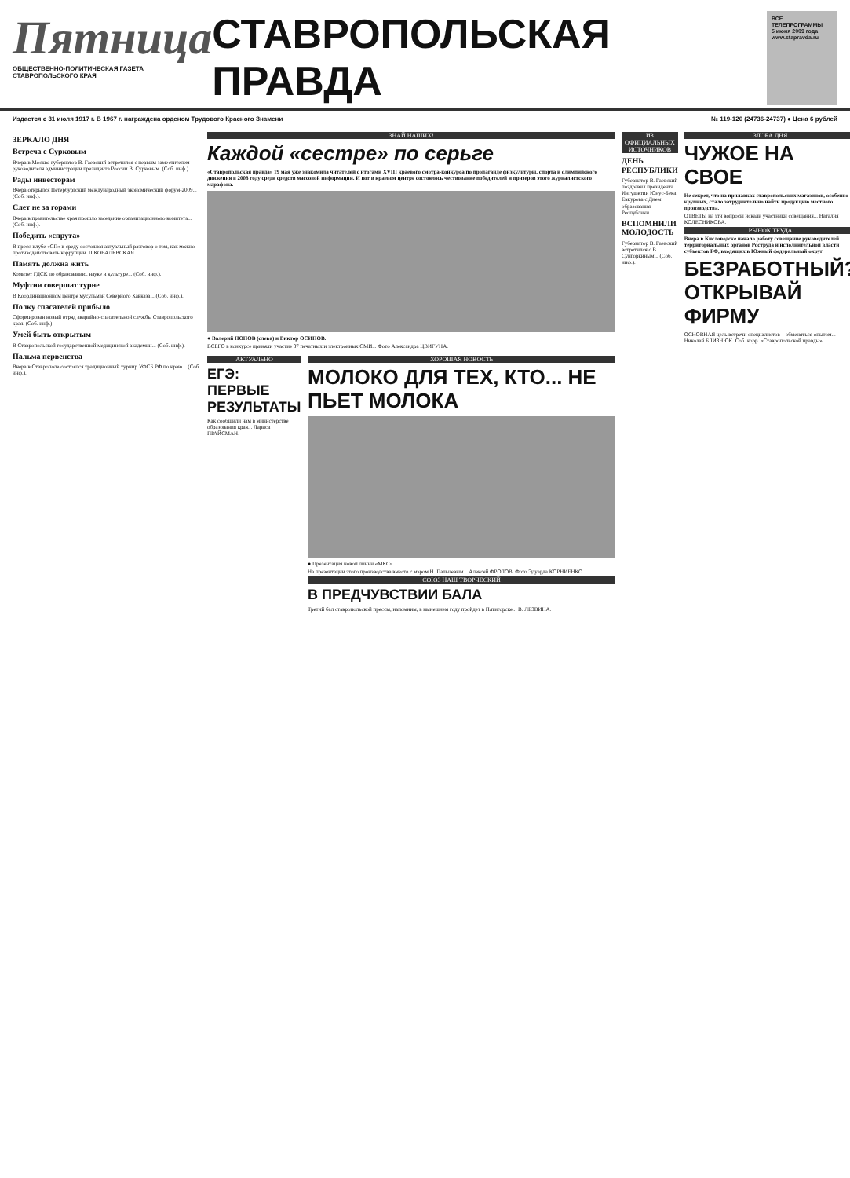Пятница
ОБЩЕСТВЕННО-ПОЛИТИЧЕСКАЯ ГАЗЕТА
СТАВРОПОЛЬСКОГО КРАЯ
СТАВРОПОЛЬСКАЯ ПРАВДА
ВСЕ ТЕЛЕПРОГРАММЫ
5 июня 2009 года
www.stapravda.ru
Издается с 31 июля 1917 г. В 1967 г. награждена орденом Трудового Красного Знамени № 119-120 (24736-24737) ● Цена 6 рублей
ЗЕРКАЛО ДНЯ
Встреча с Сурковым
Вчера в Москве губернатор В. Гаевский встретился с первым заместителем руководителя администрации президента России В. Сурковым. (Соб. инф.).
Рады инвесторам
Вчера открылся Петербургский международный экономический форум-2009... (Соб. инф.).
Слет не за горами
Вчера в правительстве края прошло заседание организационного комитета... (Соб. инф.).
Победить «спрута»
В пресс-клубе «СП» в среду состоялся актуальный разговор о том, как можно противодействовать коррупции. Л.КОВАЛЕВСКАЯ.
Память должна жить
Комитет ГДСК по образованию, науке и культуре... (Соб. инф.).
Муфтии совершат турне
В Координационном центре мусульман Северного Кавказа... (Соб. инф.).
Полку спасателей прибыло
Сформирован новый отряд аварийно-спасательной службы Ставропольского края. (Соб. инф.).
Умей быть открытым
В Ставропольской государственной медицинской академии... (Соб. инф.).
Пальма первенства
Вчера в Ставрополе состоялся традиционный турнир УФСБ РФ по краю... (Соб. инф.).
ЗНАЙ НАШИХ!
Каждой «сестре» по серьге
«Ставропольская правда» 19 мая уже знакомила читателей с итогами XVIII краевого смотра-конкурса по пропаганде физкультуры, спорта и олимпийского движения в 2008 году среди средств массовой информации. И вот в краевом центре состоялось чествование победителей и призеров этого журналистского марафона.
● Валерий ПОПОВ (слева) и Виктор ОСИПОВ.
ВСЕГО в конкурсе приняли участие 37 печатных и электронных СМИ... Фото Александра ЦВИГУНА.
АКТУАЛЬНО
ЕГЭ: ПЕРВЫЕ РЕЗУЛЬТАТЫ
Как сообщили нам в министерстве образования края... Лариса ПРАЙСМАН.
ХОРОШАЯ НОВОСТЬ
МОЛОКО ДЛЯ ТЕХ, КТО... НЕ ПЬЕТ МОЛОКА
● Презентация новой линии «МКС».
На презентации этого производства вместе с мэром Н. Пальцевым... Алексей ФРОЛОВ. Фото Эдуарда КОРНИЕНКО.
СОЮЗ НАШ ТВОРЧЕСКИЙ
В ПРЕДЧУВСТВИИ БАЛА
Третий бал ставропольской прессы, напомним, в нынешнем году пройдет в Пятигорске... В. ЛЕЗВИНА.
ИЗ ОФИЦИАЛЬНЫХ ИСТОЧНИКОВ
ДЕНЬ РЕСПУБЛИКИ
Губернатор В. Гаевский поздравил президента Ингушетии Юнус-Бека Евкурова с Днем образования Республики.
ВСПОМНИЛИ МОЛОДОСТЬ
Губернатор В. Гаевский встретился с В. Сунгоркиным... (Соб. инф.).
ЗЛОБА ДНЯ
ЧУЖОЕ НА СВОЕ
Не секрет, что на прилавках ставропольских магазинов, особенно крупных, стало затруднительно найти продукцию местного производства.
ОТВЕТЫ на эти вопросы искали участники совещания... Наталия КОЛЕСНИКОВА.
РЫНОК ТРУДА
Вчера в Кисловодске начало работу совещание руководителей территориальных органов Роструда и исполнительной власти субъектов РФ, входящих в Южный федеральный округ
БЕЗРАБОТНЫЙ? ОТКРЫВАЙ ФИРМУ
ОСНОВНАЯ цель встречи специалистов – обменяться опытом... Николай БЛИЗНЮК. Соб. корр. «Ставропольской правды».